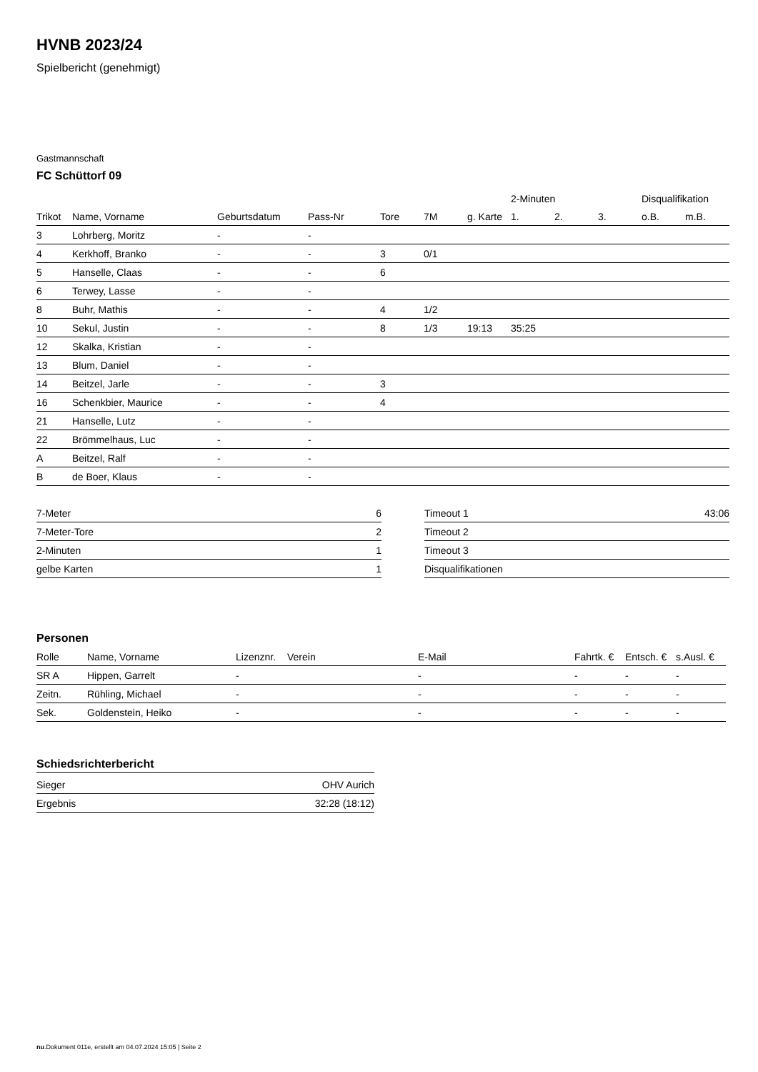HVNB 2023/24
Spielbericht (genehmigt)
Gastmannschaft
FC Schüttorf 09
| | | | | | | | 2-Minuten | | | Disqualifikation | |
| Trikot | Name, Vorname | Geburtsdatum | Pass-Nr | Tore | 7M | g. Karte | 1. | 2. | 3. | o.B. | m.B. |
| 3 | Lohrberg, Moritz | - | - | | | | | | | | |
| 4 | Kerkhoff, Branko | - | - | 3 | 0/1 | | | | | | |
| 5 | Hanselle, Claas | - | - | 6 | | | | | | | |
| 6 | Terwey, Lasse | - | - | | | | | | | | |
| 8 | Buhr, Mathis | - | - | 4 | 1/2 | | | | | | |
| 10 | Sekul, Justin | - | - | 8 | 1/3 | 19:13 | 35:25 | | | | |
| 12 | Skalka, Kristian | - | - | | | | | | | | |
| 13 | Blum, Daniel | - | - | | | | | | | | |
| 14 | Beitzel, Jarle | - | - | 3 | | | | | | | |
| 16 | Schenkbier, Maurice | - | - | 4 | | | | | | | |
| 21 | Hanselle, Lutz | - | - | | | | | | | | |
| 22 | Brömmelhaus, Luc | - | - | | | | | | | | |
| A | Beitzel, Ralf | - | - | | | | | | | | |
| B | de Boer, Klaus | - | - | | | | | | | | |
| 7-Meter | 6 |
| 7-Meter-Tore | 2 |
| 2-Minuten | 1 |
| gelbe Karten | 1 |
| Timeout 1 | 43:06 |
| Timeout 2 | |
| Timeout 3 | |
| Disqualifikationen | |
Personen
| Rolle | Name, Vorname | Lizenznr. | Verein | E-Mail | Fahrtk. € | Entsch. € | s.Ausl. € |
| --- | --- | --- | --- | --- | --- | --- | --- |
| SR A | Hippen, Garrelt | - | | - | - | - | - |
| Zeitn. | Rühling, Michael | - | | - | - | - | - |
| Sek. | Goldenstein, Heiko | - | | - | - | - | - |
Schiedsrichterbericht
| Sieger | OHV Aurich |
| Ergebnis | 32:28 (18:12) |
nu.Dokument 011e, erstellt am 04.07.2024 15:05 | Seite 2